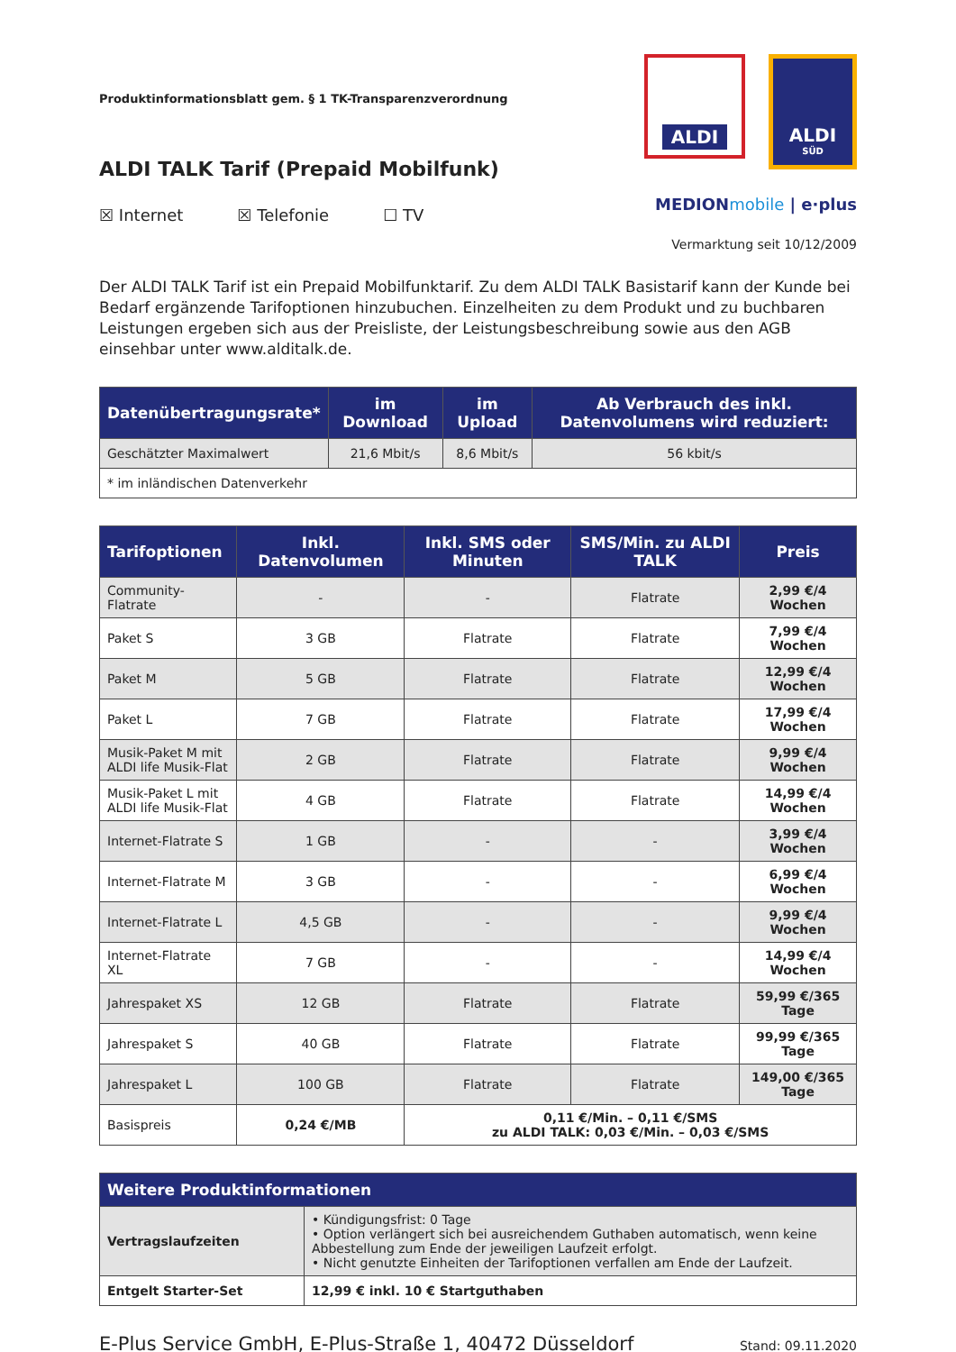Produktinformationsblatt gem. § 1 TK-Transparenzverordnung
ALDI TALK Tarif (Prepaid Mobilfunk)
☒ Internet ☒ Telefonie ☐ TV
ALDI ALDI
SÜD
MEDIONmobile | e·plus
Vermarktung seit 10/12/2009
Der ALDI TALK Tarif ist ein Prepaid Mobilfunktarif. Zu dem ALDI TALK Basistarif kann der Kunde bei Bedarf ergänzende Tarifoptionen hinzubuchen. Einzelheiten zu dem Produkt und zu buchbaren Leistungen ergeben sich aus der Preisliste, der Leistungsbeschreibung sowie aus den AGB einsehbar unter www.alditalk.de.
| Datenübertragungsrate* | im Download | im Upload | Ab Verbrauch des inkl. Datenvolumens wird reduziert: |
| --- | --- | --- | --- |
| Geschätzter Maximalwert | 21,6 Mbit/s | 8,6 Mbit/s | 56 kbit/s |
| * im inländischen Datenverkehr | | | |
| Tarifoptionen | Inkl. Datenvolumen | Inkl. SMS oder Minuten | SMS/Min. zu ALDI TALK | Preis |
| --- | --- | --- | --- | --- |
| Community-Flatrate | - | - | Flatrate | 2,99 €/4 Wochen |
| Paket S | 3 GB | Flatrate | Flatrate | 7,99 €/4 Wochen |
| Paket M | 5 GB | Flatrate | Flatrate | 12,99 €/4 Wochen |
| Paket L | 7 GB | Flatrate | Flatrate | 17,99 €/4 Wochen |
| Musik-Paket M mit ALDI life Musik-Flat | 2 GB | Flatrate | Flatrate | 9,99 €/4 Wochen |
| Musik-Paket L mit ALDI life Musik-Flat | 4 GB | Flatrate | Flatrate | 14,99 €/4 Wochen |
| Internet-Flatrate S | 1 GB | - | - | 3,99 €/4 Wochen |
| Internet-Flatrate M | 3 GB | - | - | 6,99 €/4 Wochen |
| Internet-Flatrate L | 4,5 GB | - | - | 9,99 €/4 Wochen |
| Internet-Flatrate XL | 7 GB | - | - | 14,99 €/4 Wochen |
| Jahrespaket XS | 12 GB | Flatrate | Flatrate | 59,99 €/365 Tage |
| Jahrespaket S | 40 GB | Flatrate | Flatrate | 99,99 €/365 Tage |
| Jahrespaket L | 100 GB | Flatrate | Flatrate | 149,00 €/365 Tage |
| Basispreis | 0,24 €/MB | 0,11 €/Min. – 0,11 €/SMS zu ALDI TALK: 0,03 €/Min. – 0,03 €/SMS | | |
| Weitere Produktinformationen | |
| --- | --- |
| Vertragslaufzeiten | • Kündigungsfrist: 0 Tage • Option verlängert sich bei ausreichendem Guthaben automatisch, wenn keine Abbestellung zum Ende der jeweiligen Laufzeit erfolgt. • Nicht genutzte Einheiten der Tarifoptionen verfallen am Ende der Laufzeit. |
| Entgelt Starter-Set | 12,99 € inkl. 10 € Startguthaben |
E-Plus Service GmbH, E-Plus-Straße 1, 40472 Düsseldorf Stand: 09.11.2020